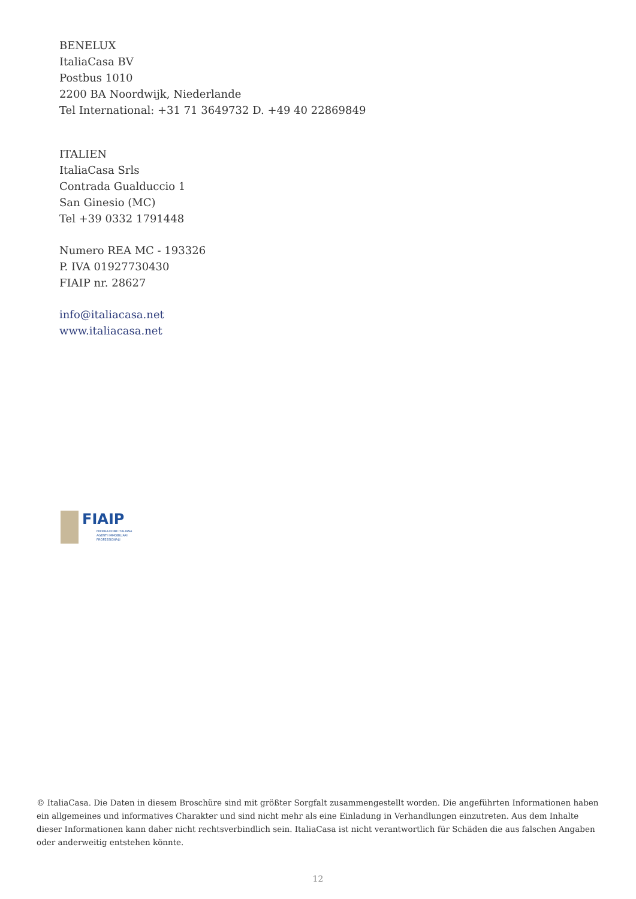BENELUX
ItaliaCasa BV
Postbus 1010
2200 BA Noordwijk, Niederlande
Tel International: +31 71 3649732 D. +49 40 22869849
ITALIEN
ItaliaCasa Srls
Contrada Gualduccio 1
San Ginesio (MC)
Tel +39 0332 1791448
Numero REA MC - 193326
P. IVA 01927730430
FIAIP nr. 28627
info@italiacasa.net
www.italiacasa.net
FIAIP
FEDERAZIONE ITALIANA
AGENTI IMMOBILIARI
PROFESSIONALI
© ItaliaCasa. Die Daten in diesem Broschüre sind mit größter Sorgfalt zusammengestellt worden. Die angeführten Informationen haben ein allgemeines und informatives Charakter und sind nicht mehr als eine Einladung in Verhandlungen einzutreten. Aus dem Inhalte dieser Informationen kann daher nicht rechtsverbindlich sein. ItaliaCasa ist nicht verantwortlich für Schäden die aus falschen Angaben oder anderweitig entstehen könnte.
12